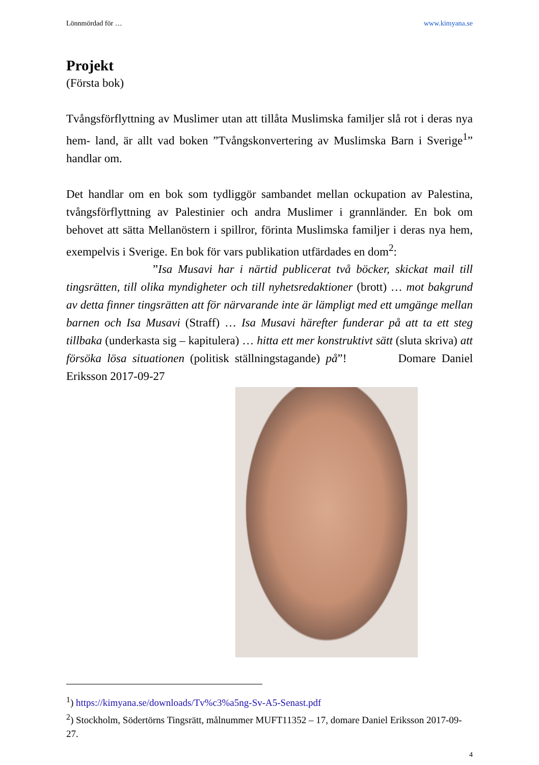Lönnmördad för … www.kimyana.se
Projekt
(Första bok)
Tvångsförflyttning av Muslimer utan att tillåta Muslimska familjer slå rot i deras nya hem- land, är allt vad boken ”Tvångskonvertering av Muslimska Barn i Sverige<sup>1</sup>” handlar om.
Det handlar om en bok som tydliggör sambandet mellan ockupation av Palestina, tvångsförflyttning av Palestinier och andra Muslimer i grannländer. En bok om behovet att sätta Mellanöstern i spillror, förinta Muslimska familjer i deras nya hem, exempelvis i Sverige. En bok för vars publikation utfärdades en dom<sup>2</sup>:
”Isa Musavi har i närtid publicerat två böcker, skickat mail till tingsrätten, till olika myndigheter och till nyhetsredaktioner (brott) … mot bakgrund av detta finner tingsrätten att för närvarande inte är lämpligt med ett umgänge mellan barnen och Isa Musavi (Straff) … Isa Musavi härefter funderar på att ta ett steg tillbaka (underkasta sig – kapitulera) … hitta ett mer konstruktivt sätt (sluta skriva) att försöka lösa situationen (politisk ställningstagande) på”! Domare Daniel Eriksson 2017-09-27
<sup>1</sup>) https://kimyana.se/downloads/Tv%c3%a5ng-Sv-A5-Senast.pdf
<sup>2</sup>) Stockholm, Södertörns Tingsrätt, målnummer MUFT11352 – 17, domare Daniel Eriksson 2017-09-27.
4